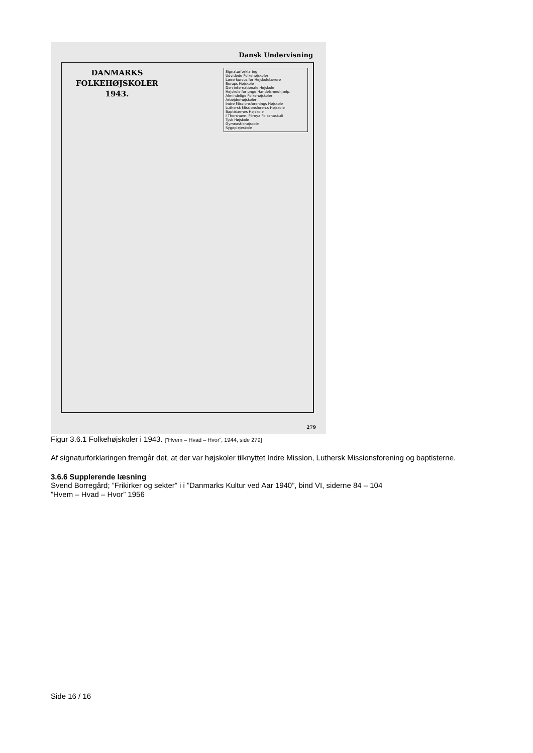Dansk Undervisning
Signaturforklaring.
Udvidede Folkehøjskoler
Lærerkursus for Højskolelærere
Borups Højskole
Den internationale Højskole
Højskole for unge Handelsmedhjælp.
Almindelige Folkehøjskoler
Arbejderhøjskoler
Indre Missionsforenings Højskole
Luthersk Missionsforen.s Højskole
Baptisternes Højskole
I Thorshavn: Föroya Folkehaskuli
Tysk Højskole
Gymnastikhøjskole
Sygeplejeskole
DANMARKS
FOLKEHØJSKOLER
1943.
279
Figur 3.6.1 Folkehøjskoler i 1943. [”Hvem – Hvad – Hvor”, 1944, side 279]
Af signaturforklaringen fremgår det, at der var højskoler tilknyttet Indre Mission, Luthersk Missionsforening og baptisterne.
3.6.6 Supplerende læsning
Svend Borregård; ”Frikirker og sekter” i i ”Danmarks Kultur ved Aar 1940”, bind VI, siderne 84 – 104
”Hvem – Hvad – Hvor” 1956
Side 16 / 16